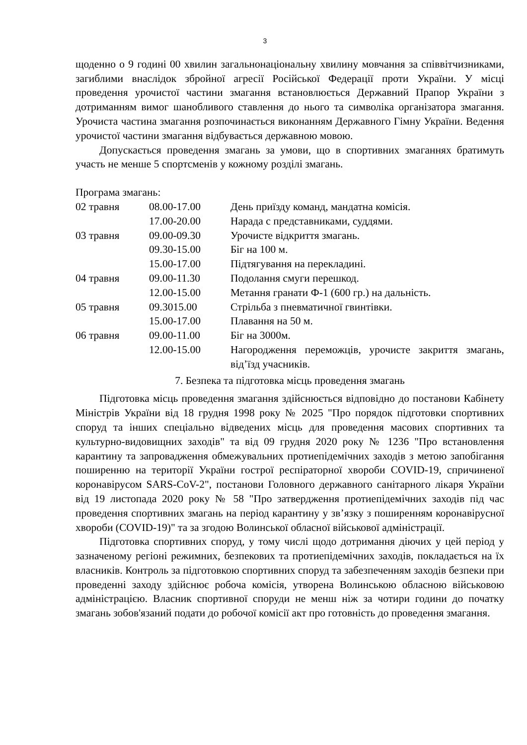3
щоденно о 9 годині 00 хвилин загальнонаціональну хвилину мовчання за співвітчизниками, загиблими внаслідок збройної агресії Російської Федерації проти України. У місці проведення урочистої частини змагання встановлюється Державний Прапор України з дотриманням вимог шанобливого ставлення до нього та символіка організатора змагання. Урочиста частина змагання розпочинається виконанням Державного Гімну України. Ведення урочистої частини змагання відбувається державною мовою.
Допускається проведення змагань за умови, що в спортивних змаганнях братимуть участь не менше 5 спортсменів у кожному розділі змагань.
Програма змагань:
| 02 травня | 08.00-17.00 | День приїзду команд, мандатна комісія. |
| | 17.00-20.00 | Нарада с представниками, суддями. |
| 03 травня | 09.00-09.30 | Урочисте відкриття змагань. |
| | 09.30-15.00 | Біг на 100 м. |
| | 15.00-17.00 | Підтягування на перекладині. |
| 04 травня | 09.00-11.30 | Подолання смуги перешкод. |
| | 12.00-15.00 | Метання гранати Ф-1 (600 гр.) на дальність. |
| 05 травня | 09.3015.00 | Стрільба з пневматичної гвинтівки. |
| | 15.00-17.00 | Плавання на 50 м. |
| 06 травня | 09.00-11.00 | Біг на 3000м. |
| | 12.00-15.00 | Нагородження переможців, урочисте закриття змагань, від’їзд учасників. |
7. Безпека та підготовка місць проведення змагань
Підготовка місць проведення змагання здійснюється відповідно до постанови Кабінету Міністрів України від 18 грудня 1998 року № 2025 "Про порядок підготовки спортивних споруд та інших спеціально відведених місць для проведення масових спортивних та культурно-видовищних заходів" та від 09 грудня 2020 року № 1236 "Про встановлення карантину та запровадження обмежувальних протиепідемічних заходів з метою запобігання поширенню на території України гострої респіраторної хвороби COVID-19, спричиненої коронавірусом SARS-CoV-2", постанови Головного державного санітарного лікаря України від 19 листопада 2020 року № 58 "Про затвердження протиепідемічних заходів під час проведення спортивних змагань на період карантину у зв’язку з поширенням коронавірусної хвороби (COVID-19)" та за згодою Волинської обласної військової адміністрації.
Підготовка спортивних споруд, у тому числі щодо дотримання діючих у цей період у зазначеному регіоні режимних, безпекових та протиепідемічних заходів, покладається на їх власників. Контроль за підготовкою спортивних споруд та забезпеченням заходів безпеки при проведенні заходу здійснює робоча комісія, утворена Волинською обласною військовою адміністрацією. Власник спортивної споруди не менш ніж за чотири години до початку змагань зобов'язаний подати до робочої комісії акт про готовність до проведення змагання.